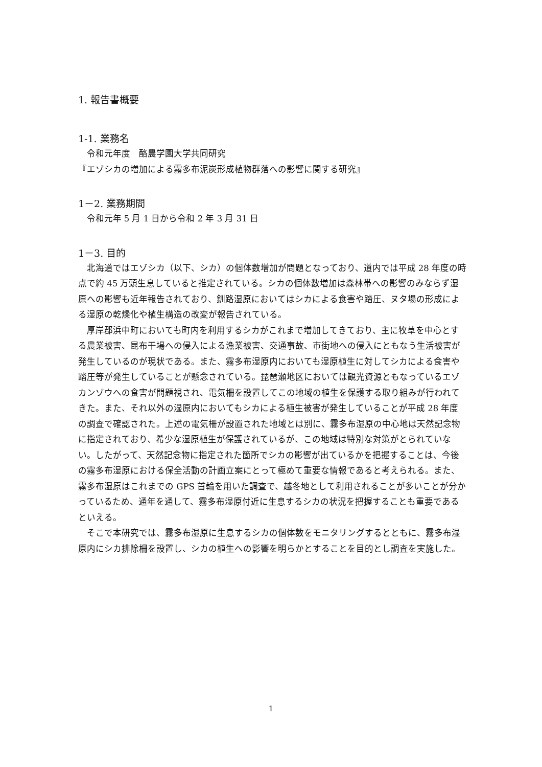1. 報告書概要
1‐1. 業務名
令和元年度　酪農学園大学共同研究
『エゾシカの増加による霧多布泥炭形成植物群落への影響に関する研究』
1－2. 業務期間
令和元年 5 月 1 日から令和 2 年 3 月 31 日
1－3. 目的
北海道ではエゾシカ（以下、シカ）の個体数増加が問題となっており、道内では平成 28 年度の時点で約 45 万頭生息していると推定されている。シカの個体数増加は森林帯への影響のみならず湿原への影響も近年報告されており、釧路湿原においてはシカによる食害や踏圧、ヌタ場の形成による湿原の乾燥化や植生構造の改変が報告されている。
厚岸郡浜中町においても町内を利用するシカがこれまで増加してきており、主に牧草を中心とする農業被害、昆布干場への侵入による漁業被害、交通事故、市街地への侵入にともなう生活被害が発生しているのが現状である。また、霧多布湿原内においても湿原植生に対してシカによる食害や踏圧等が発生していることが懸念されている。琵琶瀬地区においては観光資源ともなっているエゾカンゾウへの食害が問題視され、電気柵を設置してこの地域の植生を保護する取り組みが行われてきた。また、それ以外の湿原内においてもシカによる植生被害が発生していることが平成 28 年度の調査で確認された。上述の電気柵が設置された地域とは別に、霧多布湿原の中心地は天然記念物に指定されており、希少な湿原植生が保護されているが、この地域は特別な対策がとられていない。したがって、天然記念物に指定された箇所でシカの影響が出ているかを把握することは、今後の霧多布湿原における保全活動の計画立案にとって極めて重要な情報であると考えられる。また、霧多布湿原はこれまでの GPS 首輪を用いた調査で、越冬地として利用されることが多いことが分かっているため、通年を通して、霧多布湿原付近に生息するシカの状況を把握することも重要であるといえる。
そこで本研究では、霧多布湿原に生息するシカの個体数をモニタリングするとともに、霧多布湿原内にシカ排除柵を設置し、シカの植生への影響を明らかとすることを目的とし調査を実施した。
1